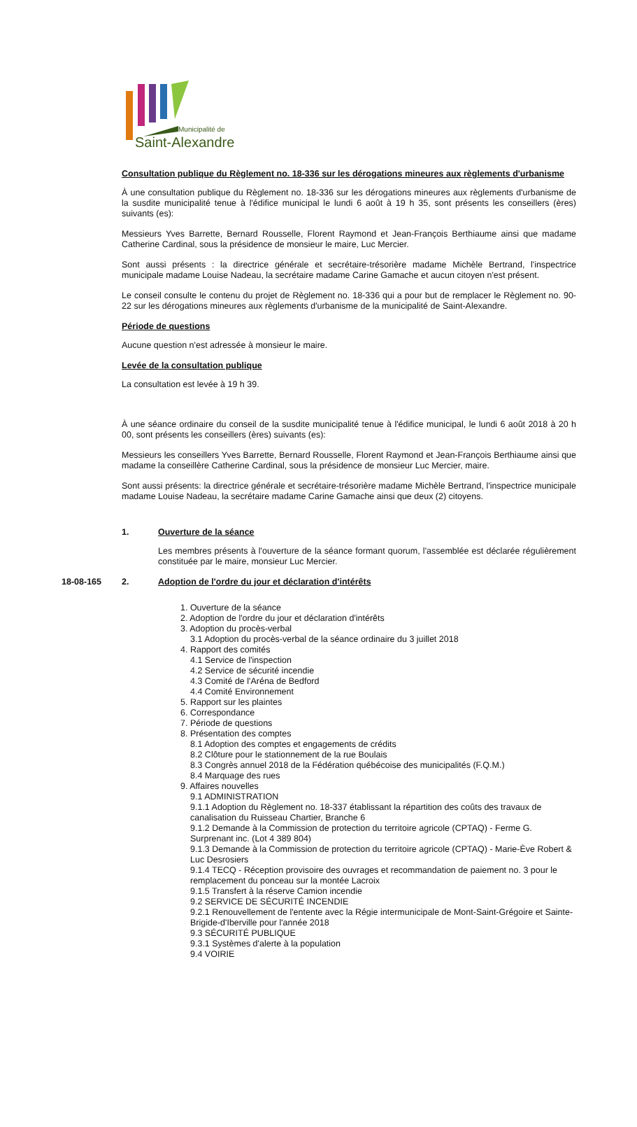Municipalité de
Saint-Alexandre
Consultation publique du Règlement no. 18-336 sur les dérogations mineures aux règlements d'urbanisme
À une consultation publique du Règlement no. 18-336 sur les dérogations mineures aux règlements d'urbanisme de la susdite municipalité tenue à l'édifice municipal le lundi 6 août à 19 h 35, sont présents les conseillers (ères) suivants (es):
Messieurs Yves Barrette, Bernard Rousselle, Florent Raymond et Jean-François Berthiaume ainsi que madame Catherine Cardinal, sous la présidence de monsieur le maire, Luc Mercier.
Sont aussi présents : la directrice générale et secrétaire-trésorière madame Michèle Bertrand, l'inspectrice municipale madame Louise Nadeau, la secrétaire madame Carine Gamache et aucun citoyen n'est présent.
Le conseil consulte le contenu du projet de Règlement no. 18-336 qui a pour but de remplacer le Règlement no. 90-22 sur les dérogations mineures aux règlements d'urbanisme de la municipalité de Saint-Alexandre.
Période de questions
Aucune question n'est adressée à monsieur le maire.
Levée de la consultation publique
La consultation est levée à 19 h 39.
À une séance ordinaire du conseil de la susdite municipalité tenue à l'édifice municipal, le lundi 6 août 2018 à 20 h 00, sont présents les conseillers (ères) suivants (es):
Messieurs les conseillers Yves Barrette, Bernard Rousselle, Florent Raymond et Jean-François Berthiaume ainsi que madame la conseillère Catherine Cardinal, sous la présidence de monsieur Luc Mercier, maire.
Sont aussi présents: la directrice générale et secrétaire-trésorière madame Michèle Bertrand, l'inspectrice municipale madame Louise Nadeau, la secrétaire madame Carine Gamache ainsi que deux (2) citoyens.
1. Ouverture de la séance
Les membres présents à l'ouverture de la séance formant quorum, l'assemblée est déclarée régulièrement constituée par le maire, monsieur Luc Mercier.
18-08-165 2. Adoption de l'ordre du jour et déclaration d'intérêts
1. Ouverture de la séance
2. Adoption de l'ordre du jour et déclaration d'intérêts
3. Adoption du procès-verbal
3.1 Adoption du procès-verbal de la séance ordinaire du 3 juillet 2018
4. Rapport des comités
4.1 Service de l'inspection
4.2 Service de sécurité incendie
4.3 Comité de l'Aréna de Bedford
4.4 Comité Environnement
5. Rapport sur les plaintes
6. Correspondance
7. Période de questions
8. Présentation des comptes
8.1 Adoption des comptes et engagements de crédits
8.2 Clôture pour le stationnement de la rue Boulais
8.3 Congrès annuel 2018 de la Fédération québécoise des municipalités (F.Q.M.)
8.4 Marquage des rues
9. Affaires nouvelles
9.1 ADMINISTRATION
9.1.1 Adoption du Règlement no. 18-337 établissant la répartition des coûts des travaux de canalisation du Ruisseau Chartier, Branche 6
9.1.2 Demande à la Commission de protection du territoire agricole (CPTAQ) - Ferme G. Surprenant inc. (Lot 4 389 804)
9.1.3 Demande à la Commission de protection du territoire agricole (CPTAQ) - Marie-Ève Robert & Luc Desrosiers
9.1.4 TECQ - Réception provisoire des ouvrages et recommandation de paiement no. 3 pour le remplacement du ponceau sur la montée Lacroix
9.1.5 Transfert à la réserve Camion incendie
9.2 SERVICE DE SÉCURITÉ INCENDIE
9.2.1 Renouvellement de l'entente avec la Régie intermunicipale de Mont-Saint-Grégoire et Sainte-Brigide-d'Iberville pour l'année 2018
9.3 SÉCURITÉ PUBLIQUE
9.3.1 Systèmes d'alerte à la population
9.4 VOIRIE